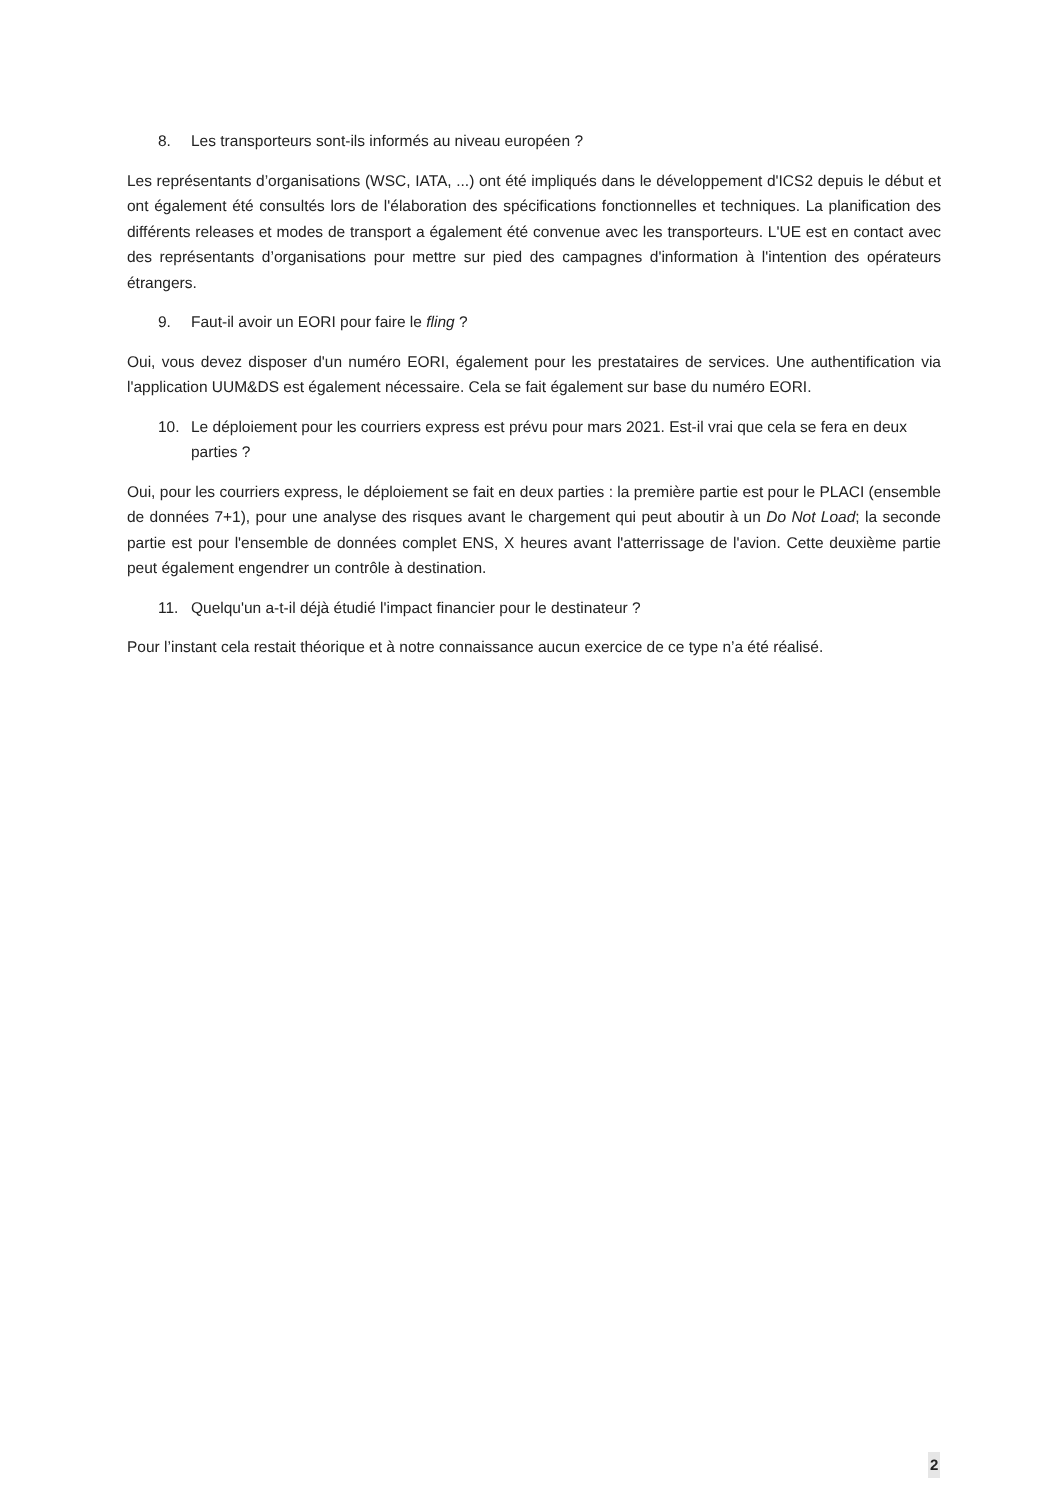8. Les transporteurs sont-ils informés au niveau européen ?
Les représentants d’organisations (WSC, IATA, ...) ont été impliqués dans le développement d'ICS2 depuis le début et ont également été consultés lors de l'élaboration des spécifications fonctionnelles et techniques. La planification des différents releases et modes de transport a également été convenue avec les transporteurs. L'UE est en contact avec des représentants d’organisations pour mettre sur pied des campagnes d'information à l'intention des opérateurs étrangers.
9. Faut-il avoir un EORI pour faire le fling ?
Oui, vous devez disposer d'un numéro EORI, également pour les prestataires de services. Une authentification via l'application UUM&DS est également nécessaire. Cela se fait également sur base du numéro EORI.
10. Le déploiement pour les courriers express est prévu pour mars 2021. Est-il vrai que cela se fera en deux parties ?
Oui, pour les courriers express, le déploiement se fait en deux parties : la première partie est pour le PLACI (ensemble de données 7+1), pour une analyse des risques avant le chargement qui peut aboutir à un Do Not Load; la seconde partie est pour l'ensemble de données complet ENS, X heures avant l'atterrissage de l'avion. Cette deuxième partie peut également engendrer un contrôle à destination.
11. Quelqu'un a-t-il déjà étudié l'impact financier pour le destinateur ?
Pour l’instant cela restait théorique et à notre connaissance aucun exercice de ce type n’a été réalisé.
2